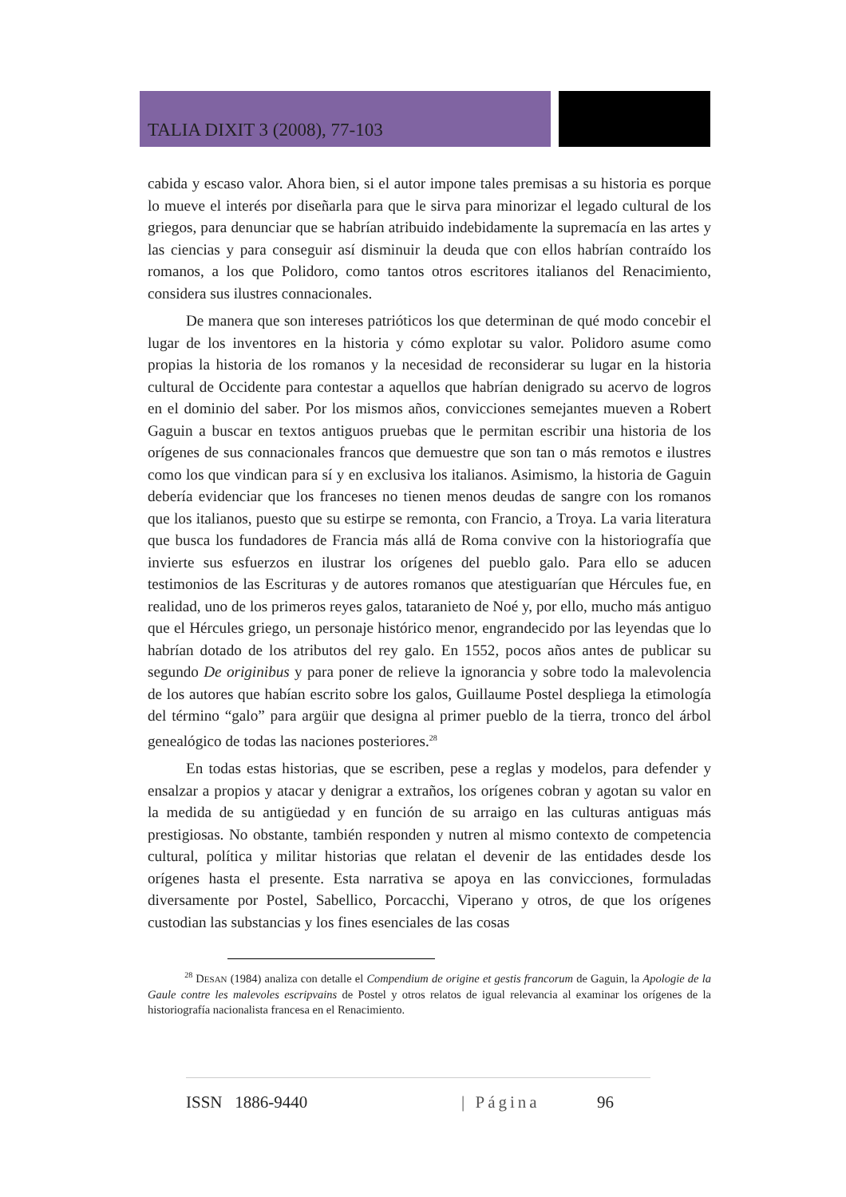TALIA DIXIT 3 (2008), 77-103
cabida y escaso valor. Ahora bien, si el autor impone tales premisas a su historia es porque lo mueve el interés por diseñarla para que le sirva para minorizar el legado cultural de los griegos, para denunciar que se habrían atribuido indebidamente la supremacía en las artes y las ciencias y para conseguir así disminuir la deuda que con ellos habrían contraído los romanos, a los que Polidoro, como tantos otros escritores italianos del Renacimiento, considera sus ilustres connacionales.
De manera que son intereses patrióticos los que determinan de qué modo concebir el lugar de los inventores en la historia y cómo explotar su valor. Polidoro asume como propias la historia de los romanos y la necesidad de reconsiderar su lugar en la historia cultural de Occidente para contestar a aquellos que habrían denigrado su acervo de logros en el dominio del saber. Por los mismos años, convicciones semejantes mueven a Robert Gaguin a buscar en textos antiguos pruebas que le permitan escribir una historia de los orígenes de sus connacionales francos que demuestre que son tan o más remotos e ilustres como los que vindican para sí y en exclusiva los italianos. Asimismo, la historia de Gaguin debería evidenciar que los franceses no tienen menos deudas de sangre con los romanos que los italianos, puesto que su estirpe se remonta, con Francio, a Troya. La varia literatura que busca los fundadores de Francia más allá de Roma convive con la historiografía que invierte sus esfuerzos en ilustrar los orígenes del pueblo galo. Para ello se aducen testimonios de las Escrituras y de autores romanos que atestiguarían que Hércules fue, en realidad, uno de los primeros reyes galos, tataranieto de Noé y, por ello, mucho más antiguo que el Hércules griego, un personaje histórico menor, engrandecido por las leyendas que lo habrían dotado de los atributos del rey galo. En 1552, pocos años antes de publicar su segundo De originibus y para poner de relieve la ignorancia y sobre todo la malevolencia de los autores que habían escrito sobre los galos, Guillaume Postel despliega la etimología del término “galo” para argüir que designa al primer pueblo de la tierra, tronco del árbol genealógico de todas las naciones posteriores.<sup>28</sup>
En todas estas historias, que se escriben, pese a reglas y modelos, para defender y ensalzar a propios y atacar y denigrar a extraños, los orígenes cobran y agotan su valor en la medida de su antigüedad y en función de su arraigo en las culturas antiguas más prestigiosas. No obstante, también responden y nutren al mismo contexto de competencia cultural, política y militar historias que relatan el devenir de las entidades desde los orígenes hasta el presente. Esta narrativa se apoya en las convicciones, formuladas diversamente por Postel, Sabellico, Porcacchi, Viperano y otros, de que los orígenes custodian las substancias y los fines esenciales de las cosas
<sup>28</sup> DESAN (1984) analiza con detalle el Compendium de origine et gestis francorum de Gaguin, la Apologie de la Gaule contre les malevoles escripvains de Postel y otros relatos de igual relevancia al examinar los orígenes de la historiografía nacionalista francesa en el Renacimiento.
ISSN 1886-9440 | Página 96